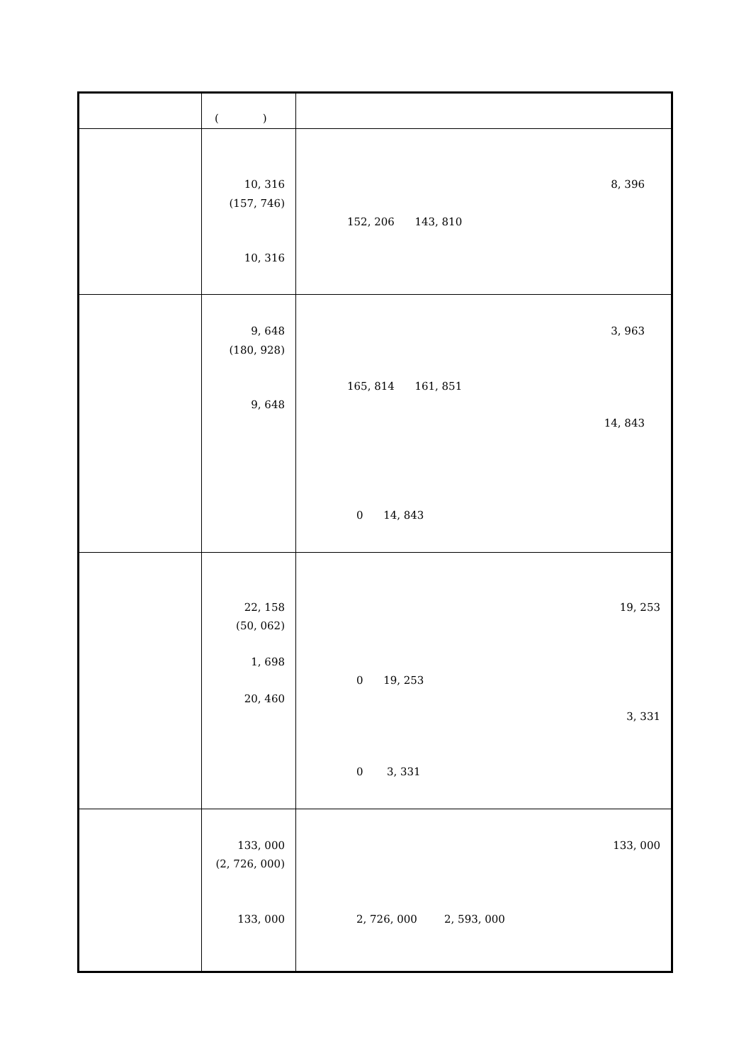| | ( ) | |
| | 10, 316 (157, 746) 10, 316 | 8, 396 152, 206 143, 810 |
| | 9, 648 (180, 928) 9, 648 | 3, 963 165, 814 161, 851 14, 843 0 14, 843 |
| | 22, 158 (50, 062) 1, 698 20, 460 | 19, 253 0 19, 253 3, 331 0 3, 331 |
| | 133, 000 (2, 726, 000) 133, 000 | 133, 000 2, 726, 000 2, 593, 000 |